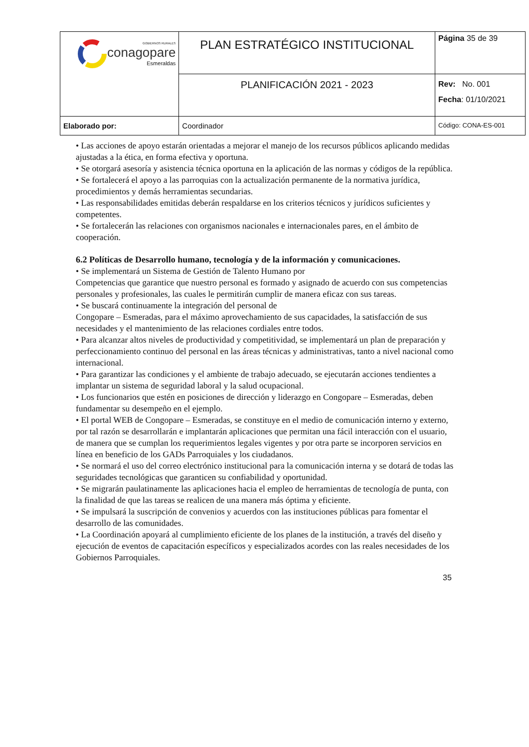| GOBIERNOS RURALES conagopare Esmeraldas | PLAN ESTRATÉGICO INSTITUCIONAL | Página 35 de 39 |
| | PLANIFICACIÓN 2021 - 2023 | Rev: No. 001 Fecha : 01/10/2021 |
| Elaborado por: | Coordinador | Código: CONA-ES-001 |
• Las acciones de apoyo estarán orientadas a mejorar el manejo de los recursos públicos aplicando medidas ajustadas a la ética, en forma efectiva y oportuna.
• Se otorgará asesoría y asistencia técnica oportuna en la aplicación de las normas y códigos de la república.
• Se fortalecerá el apoyo a las parroquias con la actualización permanente de la normativa jurídica, procedimientos y demás herramientas secundarias.
• Las responsabilidades emitidas deberán respaldarse en los criterios técnicos y jurídicos suficientes y competentes.
• Se fortalecerán las relaciones con organismos nacionales e internacionales pares, en el ámbito de cooperación.
6.2 Políticas de Desarrollo humano, tecnología y de la información y comunicaciones.
• Se implementará un Sistema de Gestión de Talento Humano por
Competencias que garantice que nuestro personal es formado y asignado de acuerdo con sus competencias personales y profesionales, las cuales le permitirán cumplir de manera eficaz con sus tareas.
• Se buscará continuamente la integración del personal de
Congopare – Esmeradas, para el máximo aprovechamiento de sus capacidades, la satisfacción de sus necesidades y el mantenimiento de las relaciones cordiales entre todos.
• Para alcanzar altos niveles de productividad y competitividad, se implementará un plan de preparación y perfeccionamiento continuo del personal en las áreas técnicas y administrativas, tanto a nivel nacional como internacional.
• Para garantizar las condiciones y el ambiente de trabajo adecuado, se ejecutarán acciones tendientes a implantar un sistema de seguridad laboral y la salud ocupacional.
• Los funcionarios que estén en posiciones de dirección y liderazgo en Congopare – Esmeradas, deben fundamentar su desempeño en el ejemplo.
• El portal WEB de Congopare – Esmeradas, se constituye en el medio de comunicación interno y externo, por tal razón se desarrollarán e implantarán aplicaciones que permitan una fácil interacción con el usuario, de manera que se cumplan los requerimientos legales vigentes y por otra parte se incorporen servicios en línea en beneficio de los GADs Parroquiales y los ciudadanos.
• Se normará el uso del correo electrónico institucional para la comunicación interna y se dotará de todas las seguridades tecnológicas que garanticen su confiabilidad y oportunidad.
• Se migrarán paulatinamente las aplicaciones hacia el empleo de herramientas de tecnología de punta, con la finalidad de que las tareas se realicen de una manera más óptima y eficiente.
• Se impulsará la suscripción de convenios y acuerdos con las instituciones públicas para fomentar el desarrollo de las comunidades.
• La Coordinación apoyará al cumplimiento eficiente de los planes de la institución, a través del diseño y ejecución de eventos de capacitación específicos y especializados acordes con las reales necesidades de los Gobiernos Parroquiales.
35